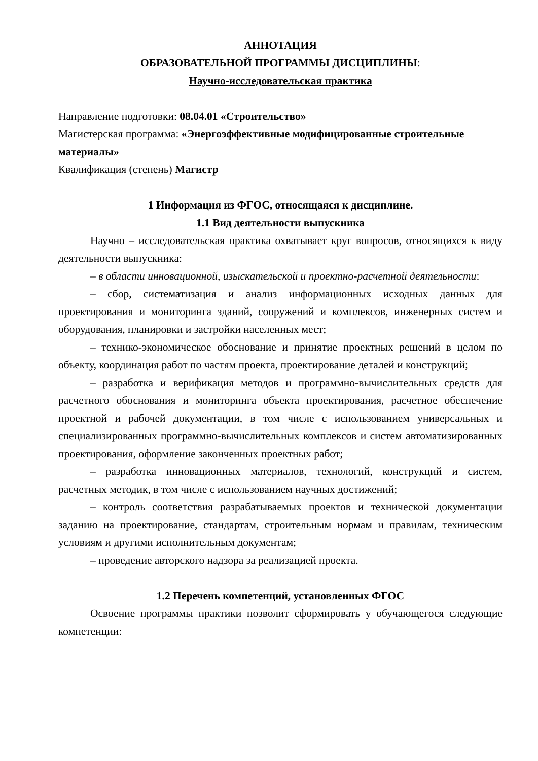АННОТАЦИЯ
ОБРАЗОВАТЕЛЬНОЙ ПРОГРАММЫ ДИСЦИПЛИНЫ:
Научно-исследовательская практика
Направление подготовки: 08.04.01 «Строительство»
Магистерская программа: «Энергоэффективные модифицированные строительные материалы»
Квалификация (степень) Магистр
1 Информация из ФГОС, относящаяся к дисциплине.
1.1 Вид деятельности выпускника
Научно – исследовательская практика охватывает круг вопросов, относящихся к виду деятельности выпускника:
– в области инновационной, изыскательской и проектно-расчетной деятельности:
– сбор, систематизация и анализ информационных исходных данных для проектирования и мониторинга зданий, сооружений и комплексов, инженерных систем и оборудования, планировки и застройки населенных мест;
– технико-экономическое обоснование и принятие проектных решений в целом по объекту, координация работ по частям проекта, проектирование деталей и конструкций;
– разработка и верификация методов и программно-вычислительных средств для расчетного обоснования и мониторинга объекта проектирования, расчетное обеспечение проектной и рабочей документации, в том числе с использованием универсальных и специализированных программно-вычислительных комплексов и систем автоматизированных проектирования, оформление законченных проектных работ;
– разработка инновационных материалов, технологий, конструкций и систем, расчетных методик, в том числе с использованием научных достижений;
– контроль соответствия разрабатываемых проектов и технической документации заданию на проектирование, стандартам, строительным нормам и правилам, техническим условиям и другими исполнительным документам;
– проведение авторского надзора за реализацией проекта.
1.2 Перечень компетенций, установленных ФГОС
Освоение программы практики позволит сформировать у обучающегося следующие компетенции: